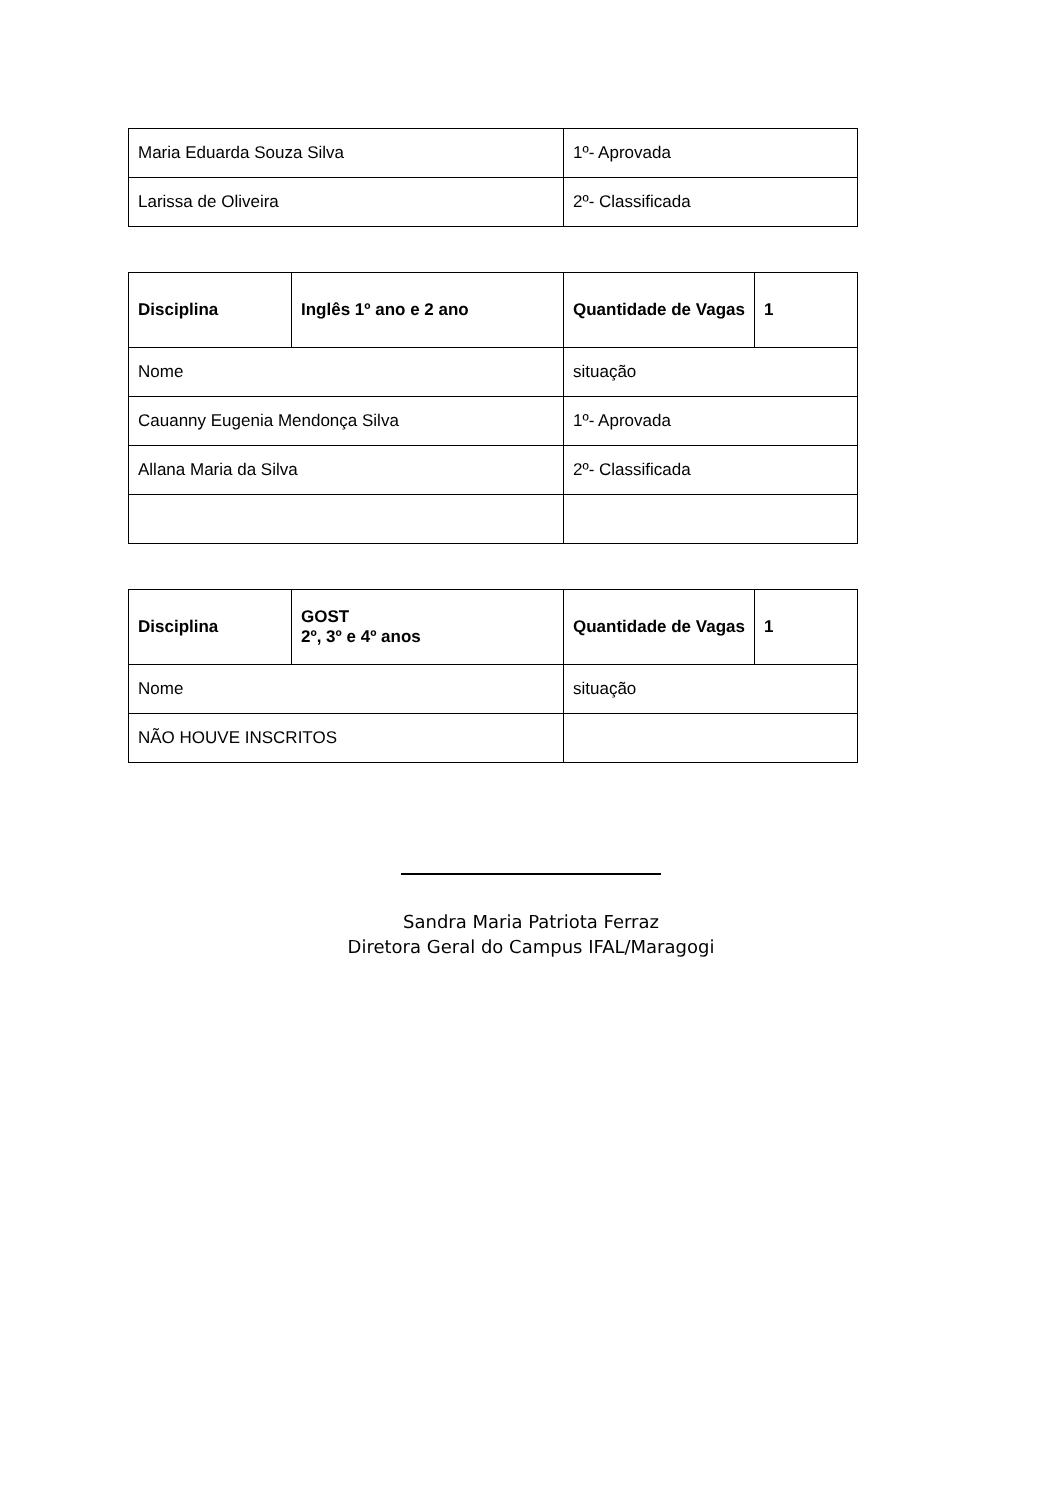| Maria Eduarda Souza Silva | 1º- Aprovada |
| Larissa de Oliveira | 2º- Classificada |
| Disciplina | Inglês 1º ano e 2 ano | Quantidade de Vagas | 1 |
| Nome | | situação | |
| Cauanny Eugenia Mendonça Silva | | 1º- Aprovada | |
| Allana Maria da Silva | | 2º- Classificada | |
| Disciplina | GOST 2º, 3º e 4º anos | Quantidade de Vagas | 1 |
| Nome | | situação | |
| NÃO HOUVE INSCRITOS | | | |
Sandra Maria Patriota Ferraz
Diretora Geral do Campus IFAL/Maragogi